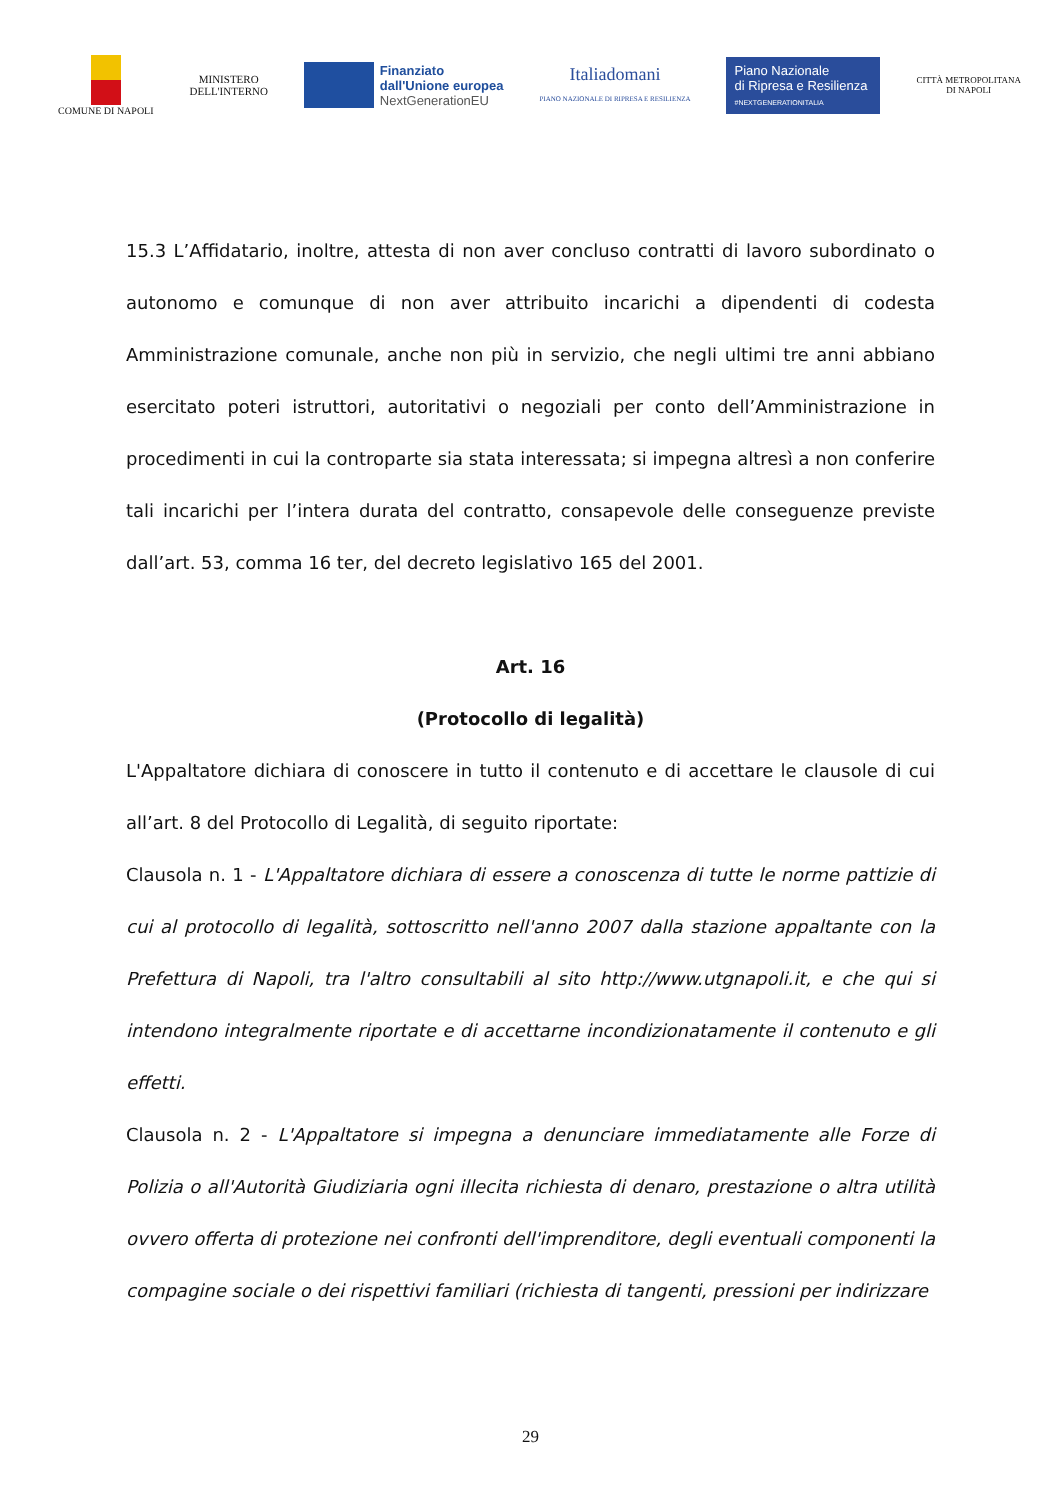COMUNE DI NAPOLI
MINISTERO
DELL'INTERNO
Finanziato
dall'Unione europea
NextGenerationEU
Italiadomani
PIANO NAZIONALE DI RIPRESA E RESILIENZA
Piano Nazionale
di Ripresa e Resilienza
#NEXTGENERATIONITALIA
CITTÀ METROPOLITANA
DI NAPOLI
15.3 L’Affidatario, inoltre, attesta di non aver concluso contratti di lavoro subordinato o autonomo e comunque di non aver attribuito incarichi a dipendenti di codesta Amministrazione comunale, anche non più in servizio, che negli ultimi tre anni abbiano esercitato poteri istruttori, autoritativi o negoziali per conto dell’Amministrazione in procedimenti in cui la controparte sia stata interessata; si impegna altresì a non conferire tali incarichi per l’intera durata del contratto, consapevole delle conseguenze previste dall’art. 53, comma 16 ter, del decreto legislativo 165 del 2001.
Art. 16
(Protocollo di legalità)
L'Appaltatore dichiara di conoscere in tutto il contenuto e di accettare le clausole di cui all’art. 8 del Protocollo di Legalità, di seguito riportate:
Clausola n. 1 - L'Appaltatore dichiara di essere a conoscenza di tutte le norme pattizie di cui al protocollo di legalità, sottoscritto nell'anno 2007 dalla stazione appaltante con la Prefettura di Napoli, tra l'altro consultabili al sito http://www.utgnapoli.it, e che qui si intendono integralmente riportate e di accettarne incondizionatamente il contenuto e gli effetti.
Clausola n. 2 - L'Appaltatore si impegna a denunciare immediatamente alle Forze di Polizia o all'Autorità Giudiziaria ogni illecita richiesta di denaro, prestazione o altra utilità ovvero offerta di protezione nei confronti dell'imprenditore, degli eventuali componenti la compagine sociale o dei rispettivi familiari (richiesta di tangenti, pressioni per indirizzare
29